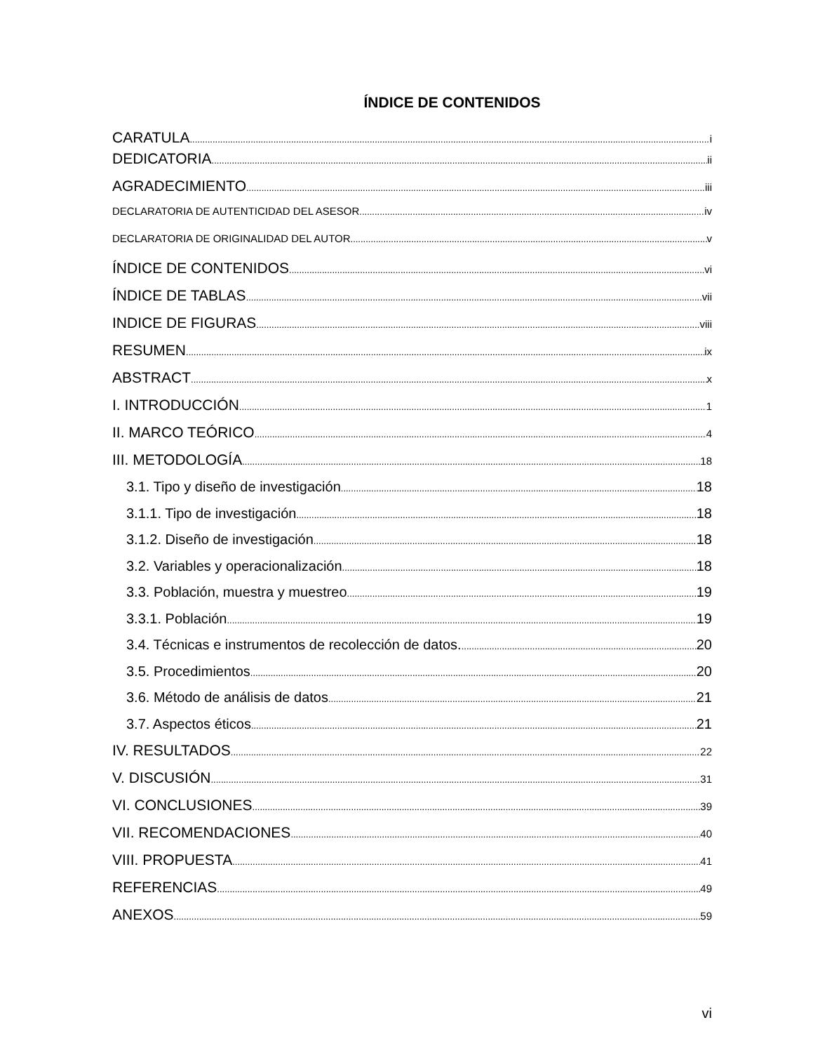ÍNDICE DE CONTENIDOS
CARATULA i
DEDICATORIA ii
AGRADECIMIENTO iii
DECLARATORIA DE AUTENTICIDAD DEL ASESOR iv
DECLARATORIA DE ORIGINALIDAD DEL AUTOR v
ÍNDICE DE CONTENIDOS vi
ÍNDICE DE TABLAS vii
INDICE DE FIGURAS viii
RESUMEN ix
ABSTRACT x
I. INTRODUCCIÓN 1
II. MARCO TEÓRICO 4
III. METODOLOGÍA 18
3.1. Tipo y diseño de investigación 18
3.1.1. Tipo de investigación 18
3.1.2. Diseño de investigación 18
3.2. Variables y operacionalización 18
3.3. Población, muestra y muestreo 19
3.3.1. Población 19
3.4. Técnicas e instrumentos de recolección de datos. 20
3.5. Procedimientos 20
3.6. Método de análisis de datos 21
3.7. Aspectos éticos 21
IV. RESULTADOS 22
V. DISCUSIÓN 31
VI. CONCLUSIONES 39
VII. RECOMENDACIONES 40
VIII. PROPUESTA 41
REFERENCIAS 49
ANEXOS 59
vi